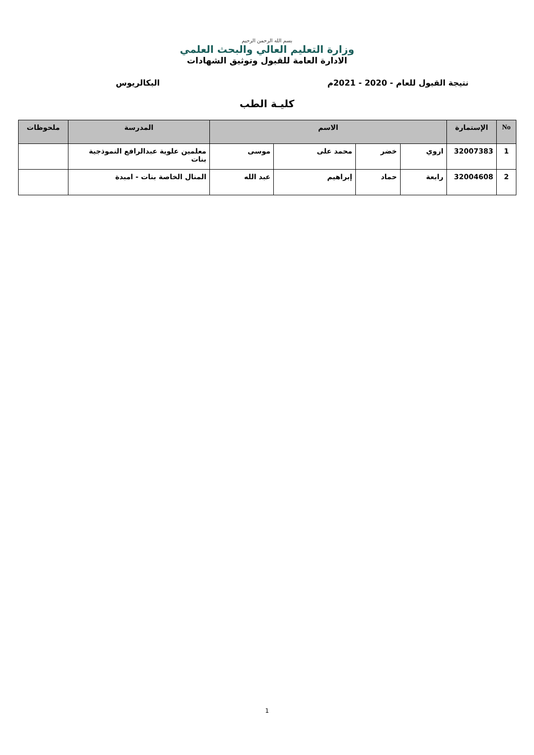بسم الله الرحمن الرحيم
وزارة التعليم العالي والبحث العلمي
الادارة العامة للقبول وتوثيق الشهادات
نتيجة القبول للعام - 2020 - 2021م البكالريوس
كليـة الطب
| No | الإستمارة | الاسم | | | | المدرسة | ملحوظات |
| --- | --- | --- | --- | --- | --- | --- | --- |
| 1 | 32007383 | اروي | خضر | محمد على | موسى | معلمين علوية عبدالرافع النموذجية بنات | |
| 2 | 32004608 | رابعة | حماد | إبراهيم | عبد الله | المنال الخاصة بنات - امبدة | |
1